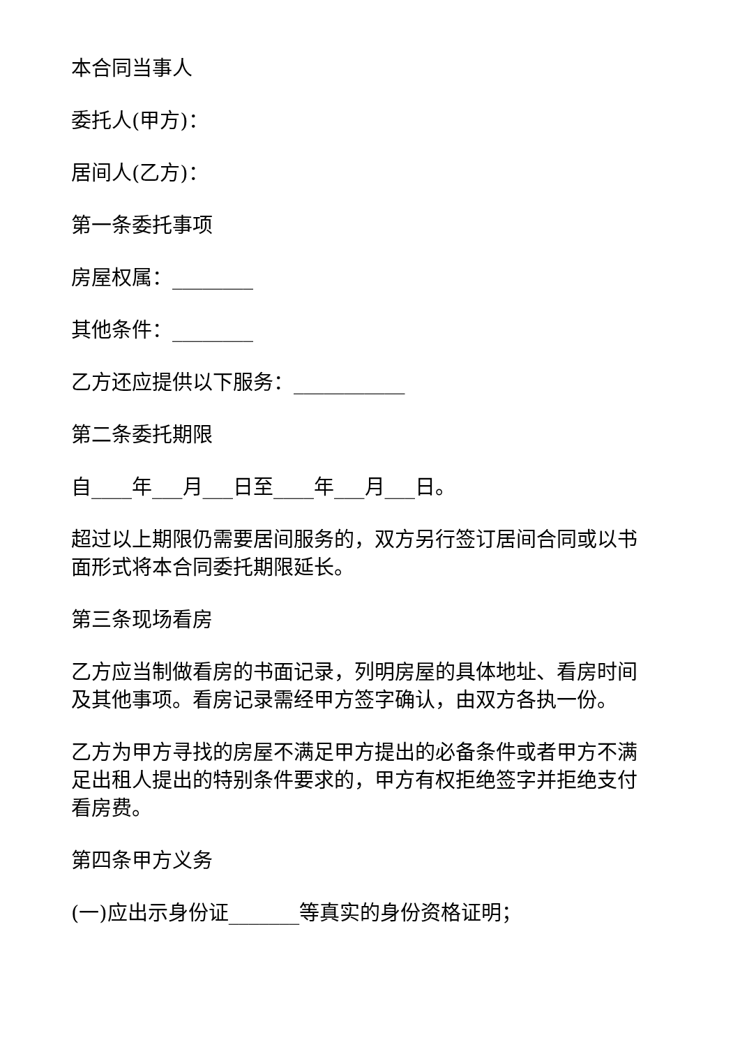本合同当事人
委托人(甲方)：
居间人(乙方)：
第一条委托事项
房屋权属：________
其他条件：________
乙方还应提供以下服务：___________
第二条委托期限
自____年___月___日至____年___月___日。
超过以上期限仍需要居间服务的，双方另行签订居间合同或以书面形式将本合同委托期限延长。
第三条现场看房
乙方应当制做看房的书面记录，列明房屋的具体地址、看房时间及其他事项。看房记录需经甲方签字确认，由双方各执一份。
乙方为甲方寻找的房屋不满足甲方提出的必备条件或者甲方不满足出租人提出的特别条件要求的，甲方有权拒绝签字并拒绝支付看房费。
第四条甲方义务
(一)应出示身份证_______等真实的身份资格证明；